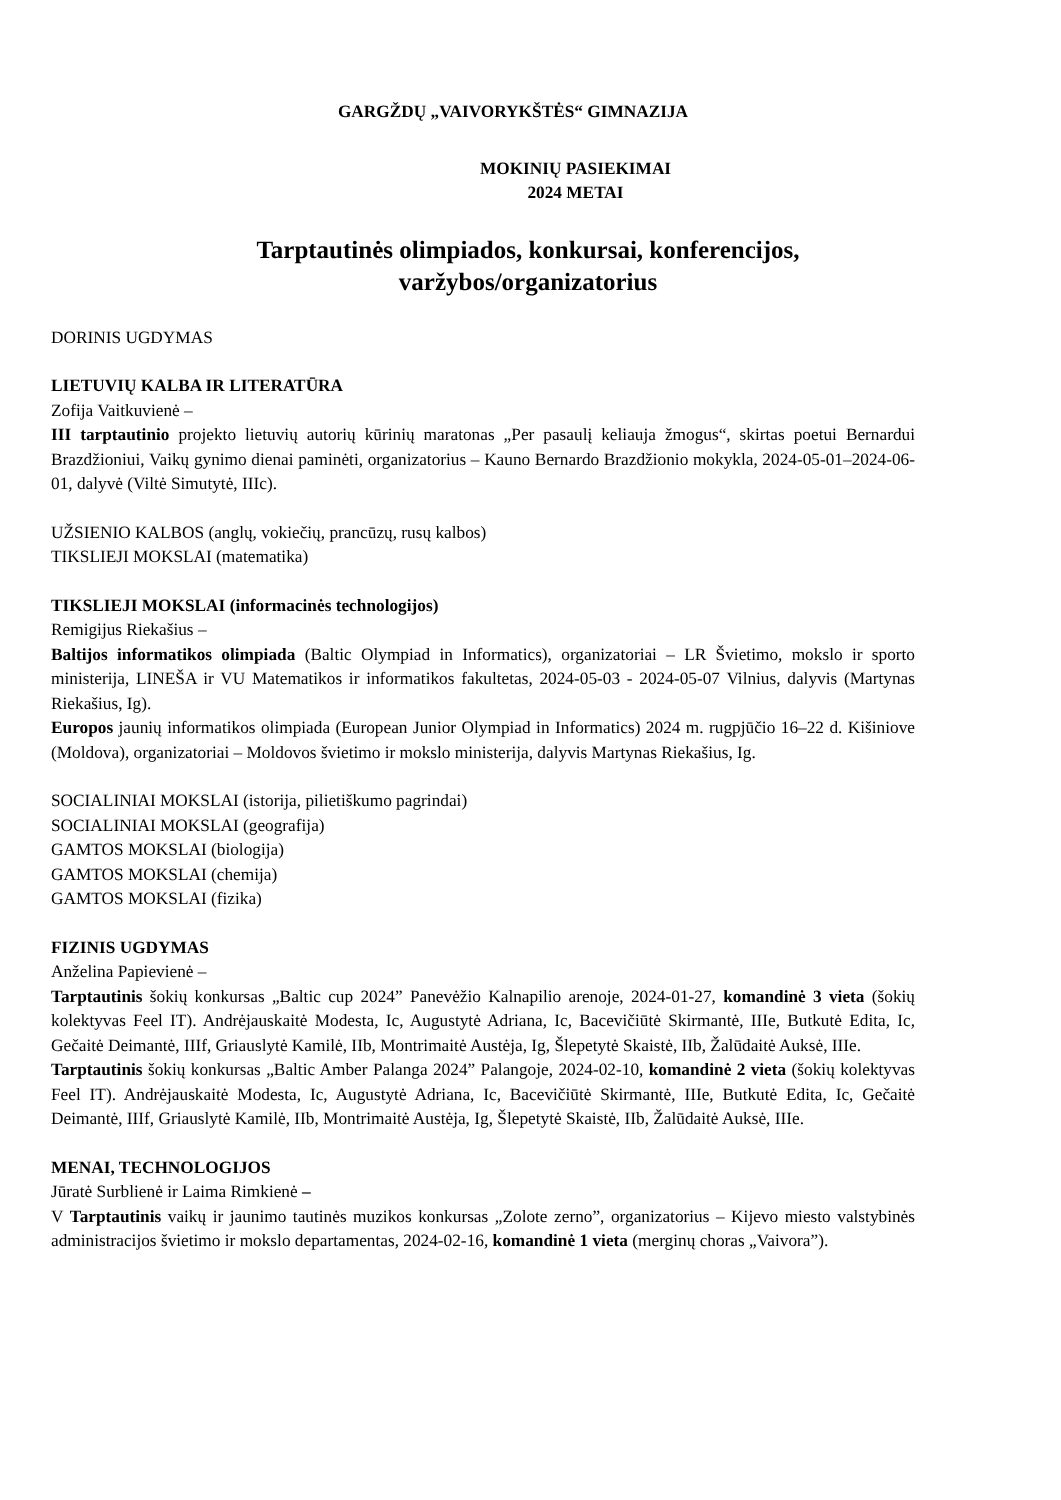GARGŽDŲ „VAIVORYKŠTĖS“ GIMNAZIJA
MOKINIŲ PASIEKIMAI
2024 METAI
Tarptautinės olimpiados, konkursai, konferencijos,
varžybos/organizatorius
DORINIS UGDYMAS
LIETUVIŲ KALBA IR LITERATŪRA
Zofija Vaitkuvienė –
III tarptautinio projekto lietuvių autorių kūrinių maratonas „Per pasaulį keliauja žmogus“, skirtas poetui Bernardui Brazdžioniui, Vaikų gynimo dienai paminėti, organizatorius – Kauno Bernardo Brazdžionio mokykla, 2024-05-01–2024-06-01, dalyvė (Viltė Simutytė, IIIc).
UŽSIENIO KALBOS (anglų, vokiečių, prancūzų, rusų kalbos)
TIKSLIEJI MOKSLAI (matematika)
TIKSLIEJI MOKSLAI (informacinės technologijos)
Remigijus Riekašius –
Baltijos informatikos olimpiada (Baltic Olympiad in Informatics), organizatoriai – LR Švietimo, mokslo ir sporto ministerija, LINEŠA ir VU Matematikos ir informatikos fakultetas, 2024-05-03 - 2024-05-07 Vilnius, dalyvis (Martynas Riekašius, Ig).
Europos jaunių informatikos olimpiada (European Junior Olympiad in Informatics) 2024 m. rugpjūčio 16–22 d. Kišiniove (Moldova), organizatoriai – Moldovos švietimo ir mokslo ministerija, dalyvis Martynas Riekašius, Ig.
SOCIALINIAI MOKSLAI (istorija, pilietiškumo pagrindai)
SOCIALINIAI MOKSLAI (geografija)
GAMTOS MOKSLAI (biologija)
GAMTOS MOKSLAI (chemija)
GAMTOS MOKSLAI (fizika)
FIZINIS UGDYMAS
Anželina Papievienė –
Tarptautinis šokių konkursas „Baltic cup 2024” Panevėžio Kalnapilio arenoje, 2024-01-27, komandinė 3 vieta (šokių kolektyvas Feel IT). Andrėjauskaitė Modesta, Ic, Augustytė Adriana, Ic, Bacevičiūtė Skirmantė, IIIe, Butkutė Edita, Ic, Gečaitė Deimantė, IIIf, Griauslytė Kamilė, IIb, Montrimaitė Austėja, Ig, Šlepetytė Skaistė, IIb, Žalūdaitė Auksė, IIIe.
Tarptautinis šokių konkursas „Baltic Amber Palanga 2024” Palangoje, 2024-02-10, komandinė 2 vieta (šokių kolektyvas Feel IT). Andrėjauskaitė Modesta, Ic, Augustytė Adriana, Ic, Bacevičiūtė Skirmantė, IIIe, Butkutė Edita, Ic, Gečaitė Deimantė, IIIf, Griauslytė Kamilė, IIb, Montrimaitė Austėja, Ig, Šlepetytė Skaistė, IIb, Žalūdaitė Auksė, IIIe.
MENAI, TECHNOLOGIJOS
Jūratė Surblienė ir Laima Rimkienė –
V Tarptautinis vaikų ir jaunimo tautinės muzikos konkursas „Zolote zerno”, organizatorius – Kijevo miesto valstybinės administracijos švietimo ir mokslo departamentas, 2024-02-16, komandinė 1 vieta (merginų choras „Vaivora”).